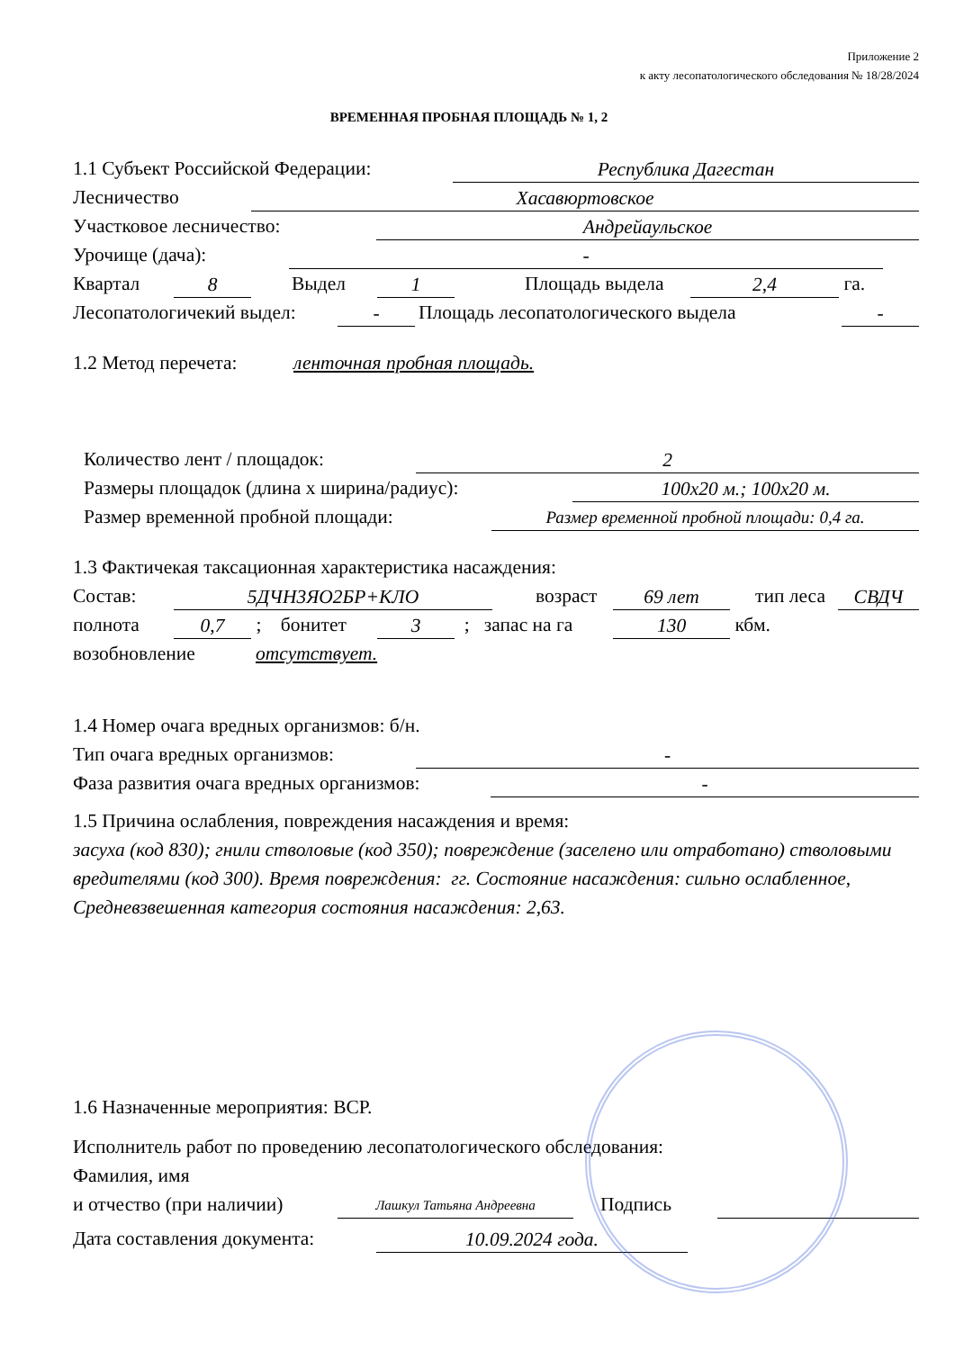Приложение 2
к акту лесопатологического обследования № 18/28/2024
ВРЕМЕННАЯ ПРОБНАЯ ПЛОЩАДЬ № 1, 2
1.1 Субъект Российской Федерации: Республика Дагестан
Лесничество Хасавюртовское
Участковое лесничество: Андрейаульское
Урочище (дача): -
Квартал 8 Выдел 1 Площадь выдела 2,4 га.
Лесопатологичекий выдел: - Площадь лесопатологического выдела -
1.2 Метод перечета: ленточная пробная площадь.
Количество лент / площадок: 2
Размеры площадок (длина х ширина/радиус): 100х20 м.; 100х20 м.
Размер временной пробной площади: Размер временной пробной площади: 0,4 га.
1.3 Фактичекая таксационная характеристика насаждения:
Состав: 5ДЧН3ЯО2БР+КЛО возраст 69 лет тип леса СВДЧ
полнота 0,7 ; бонитет 3 ; запас на га 130 кбм.
возобновление отсутствует.
1.4 Номер очага вредных организмов: б/н.
Тип очага вредных организмов: -
Фаза развития очага вредных организмов: -
1.5 Причина ослабления, повреждения насаждения и время:
засуха (код 830); гнили стволовые (код 350); повреждение (заселено или отработано) стволовыми вредителями (код 300). Время повреждения: гг. Состояние насаждения: сильно ослабленное, Средневзвешенная категория состояния насаждения: 2,63.
1.6 Назначенные мероприятия: ВСР.
Исполнитель работ по проведению лесопатологического обследования:
Фамилия, имя
и отчество (при наличии) Лашкул Татьяна Андреевна Подпись
Дата составления документа: 10.09.2024 года.